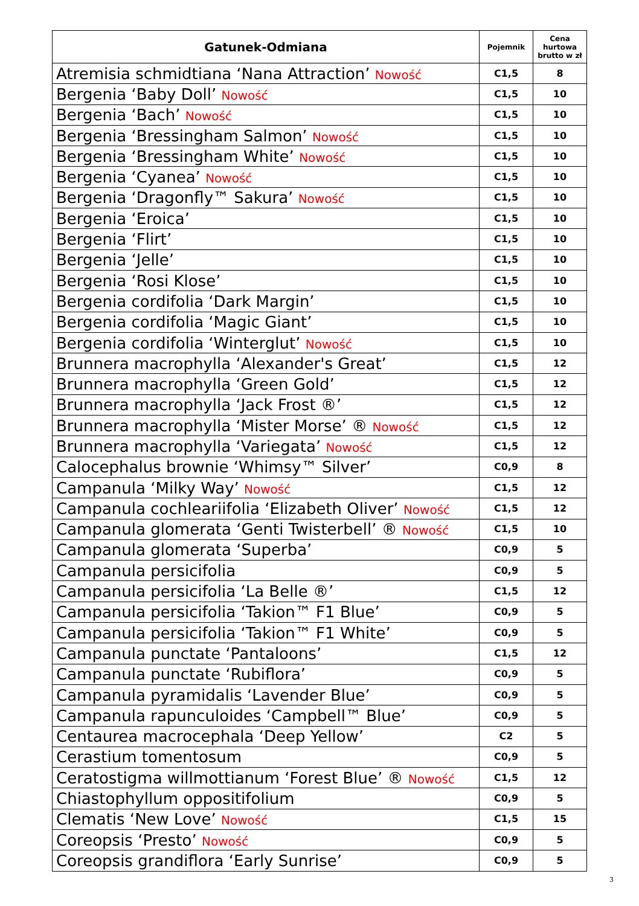| Gatunek-Odmiana | Pojemnik | Cena hurtowa brutto w zł |
| --- | --- | --- |
| Atremisia schmidtiana ‘Nana Attraction’ Nowość | C1,5 | 8 |
| Bergenia ‘Baby Doll’ Nowość | C1,5 | 10 |
| Bergenia ‘Bach’ Nowość | C1,5 | 10 |
| Bergenia ‘Bressingham Salmon’ Nowość | C1,5 | 10 |
| Bergenia ‘Bressingham White’ Nowość | C1,5 | 10 |
| Bergenia ‘Cyanea’ Nowość | C1,5 | 10 |
| Bergenia ‘Dragonfly™ Sakura’ Nowość | C1,5 | 10 |
| Bergenia ‘Eroica’ | C1,5 | 10 |
| Bergenia ‘Flirt’ | C1,5 | 10 |
| Bergenia ‘Jelle’ | C1,5 | 10 |
| Bergenia ‘Rosi Klose’ | C1,5 | 10 |
| Bergenia cordifolia ‘Dark Margin’ | C1,5 | 10 |
| Bergenia cordifolia ‘Magic Giant’ | C1,5 | 10 |
| Bergenia cordifolia ‘Winterglut’ Nowość | C1,5 | 10 |
| Brunnera macrophylla ‘Alexander's Great’ | C1,5 | 12 |
| Brunnera macrophylla ‘Green Gold’ | C1,5 | 12 |
| Brunnera macrophylla ‘Jack Frost ®’ | C1,5 | 12 |
| Brunnera macrophylla ‘Mister Morse’ ® Nowość | C1,5 | 12 |
| Brunnera macrophylla ‘Variegata’ Nowość | C1,5 | 12 |
| Calocephalus brownie ‘Whimsy™ Silver’ | C0,9 | 8 |
| Campanula ‘Milky Way’ Nowość | C1,5 | 12 |
| Campanula cochleariifolia ‘Elizabeth Oliver’ Nowość | C1,5 | 12 |
| Campanula glomerata ‘Genti Twisterbell’ ® Nowość | C1,5 | 10 |
| Campanula glomerata ‘Superba’ | C0,9 | 5 |
| Campanula persicifolia | C0,9 | 5 |
| Campanula persicifolia ‘La Belle ®’ | C1,5 | 12 |
| Campanula persicifolia ‘Takion™ F1 Blue’ | C0,9 | 5 |
| Campanula persicifolia ‘Takion™ F1 White’ | C0,9 | 5 |
| Campanula punctate ‘Pantaloons’ | C1,5 | 12 |
| Campanula punctate ‘Rubiflora’ | C0,9 | 5 |
| Campanula pyramidalis ‘Lavender Blue’ | C0,9 | 5 |
| Campanula rapunculoides ‘Campbell™ Blue’ | C0,9 | 5 |
| Centaurea macrocephala ‘Deep Yellow’ | C2 | 5 |
| Cerastium tomentosum | C0,9 | 5 |
| Ceratostigma willmottianum ‘Forest Blue’ ® Nowość | C1,5 | 12 |
| Chiastophyllum oppositifolium | C0,9 | 5 |
| Clematis ‘New Love’ Nowość | C1,5 | 15 |
| Coreopsis ‘Presto’ Nowość | C0,9 | 5 |
| Coreopsis grandiflora ‘Early Sunrise’ | C0,9 | 5 |
3